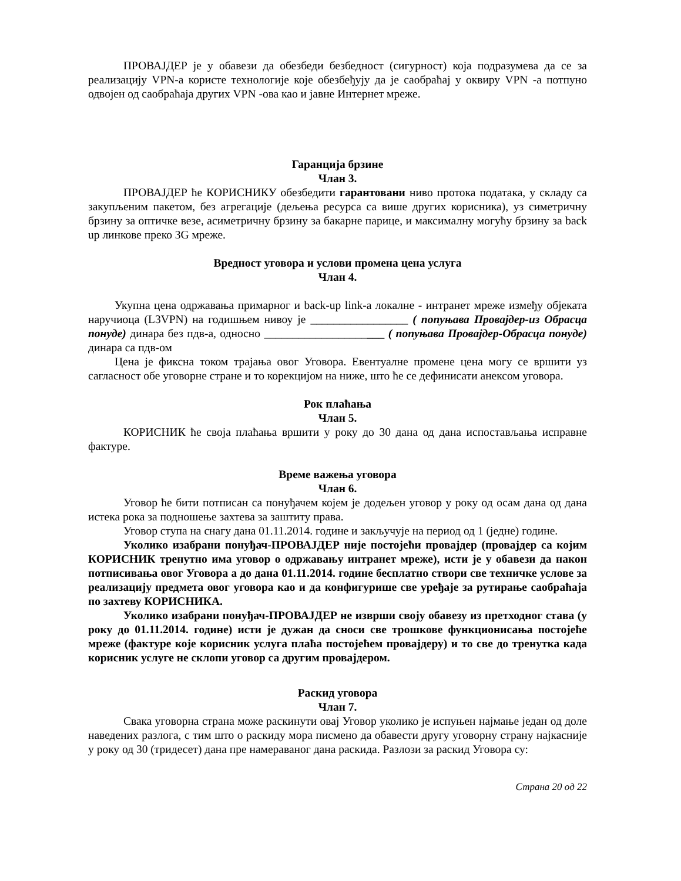ПРОВАЈДЕР је у обавези да обезбеди безбедност (сигурност) која подразумева да се за реализацију VPN-а користе технологије које обезбеђују да је саобраћај у оквиру VPN -а потпуно одвојен од саобраћаја других VPN -ова као и јавне Интернет мреже.
Гаранција брзине
Члан 3.
ПРОВАЈДЕР ће КОРИСНИКУ обезбедити гарантовани ниво протока података, у складу са закупљеним пакетом, без агрегације (дељења ресурса са више других корисника), уз симетричну брзину за оптичке везе, асиметричну брзину за бакарне парице, и максималну могућу брзину за back up линкове преко 3G мреже.
Вредност уговора и услови промена цена услуга
Члан 4.
Укупна цена одржавања примарног и back-up link-а локалне - интранет мреже између објеката наручиоца (L3VPN) на годишњем нивоу је _________________ ( попуњава Провајдер-из Обрасца понуде) динара без пдв-а, односно _____________________ ( попуњава Провајдер-Обрасца понуде) динара са пдв-ом
Цена је фиксна током трајања овог Уговора. Евентуалне промене цена могу се вршити уз сагласност обе уговорне стране и то корекцијом на ниже, што ће се дефинисати анексом уговора.
Рок плаћања
Члан 5.
КОРИСНИК ће своја плаћања вршити у року до 30 дана од дана испостављања исправне фактуре.
Време важења уговора
Члан 6.
Уговор ће бити потписан са понуђачем којем је додељен уговор у року од осам дана од дана истека рока за подношење захтева за заштиту права.
Уговор ступа на снагу дана 01.11.2014. године и закључује на период од 1 (једне) године.
Уколико изабрани понуђач-ПРОВАЈДЕР није постојећи провајдер (провајдер са којим КОРИСНИК тренутно има уговор о одржавању интранет мреже), исти је у обавези да након потписивања овог Уговора а до дана 01.11.2014. године бесплатно створи све техничке услове за реализацију предмета овог уговора као и да конфигурише све уређаје за рутирање саобраћаја по захтеву КОРИСНИКА.
Уколико изабрани понуђач-ПРОВАЈДЕР не изврши своју обавезу из претходног става (у року до 01.11.2014. године) исти је дужан да сноси све трошкове функционисања постојеће мреже (фактуре које корисник услуга плаћа постојећем провајдеру) и то све до тренутка када корисник услуге не склопи уговор са другим провајдером.
Раскид уговора
Члан 7.
Свака уговорна страна може раскинути овај Уговор уколико је испуњен најмање један од доле наведених разлога, с тим што о раскиду мора писмено да обавести другу уговорну страну најкасније у року од 30 (тридесет) дана пре намераваног дана раскида. Разлози за раскид Уговора су:
Страна 20 од 22